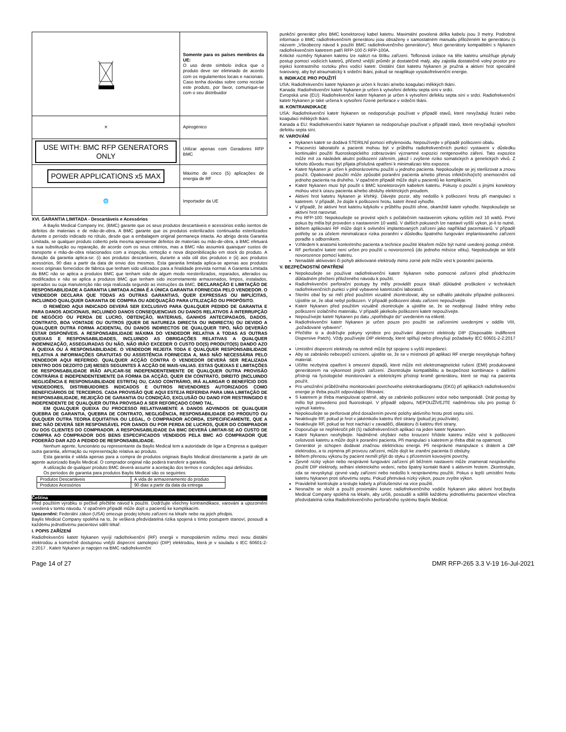| | Somente para os países membros da UE: O uso deste símbolo indica que o produto deve ser eliminado de acordo com os regulamentos locais e nacionais. Caso tenha dúvidas sobre como reciclar este produto, por favor, comunique-se com o seu distribuidor |
| ⨯ | Apirogénico |
| USE WITH: BMC RFP GENERATORS ONLY | Utilizar apenas com Geradores RFP BMC |
| POWER APPLICATIONS x5 MAX | Máximo de cinco (5) aplicações de energia de RF |
| 🌐 | Importador da UE |
XVI. GARANTIA LIMITADA - Descartáveis e Acessórios
A Baylis Medical Company Inc. (BMC) garante que os seus produtos descartáveis e acessórios estão isentos de defeitos de materiais e de mão-de-obra. A BMC garante que os produtos esterilizados continuarão esterilizados durante o período indicado no rótulo, desde que a embalagem original permaneça intacta. Ao abrigo desta Garantia Limitada, se qualquer produto coberto pela mesma apresentar defeitos de materiais ou mão-de-obra, a BMC efetuará a sua substituição ou reparação, de acordo com os seus critérios, mas a BMC não assumirá quaisquer custos de transporte e mão-de-obra relacionados com a inspeção, remoção e nova disponibilização em stock do produto. A duração da garantia aplica-se: (i) aos produtos descartáveis, durante a vida útil dos produtos e (ii) aos produtos acessórios, 90 dias a partir da data de envio dos mesmos. Esta garantia limitada aplica-se apenas aos produtos novos originais fornecidos de fábrica que tenham sido utilizados para a finalidade prevista normal. A Garantia Limitada da BMC não se aplica a produtos BMC que tenham sido de algum modo reesterilizados, reparados, alterados ou modificados e não se aplica a produtos BMC que tenham sido incorretamente armazenados, limpos, instalados, operados ou cuja manutenção não seja realizada segundo as instruções da BMC. DECLARAÇÃO E LIMITAÇÃO DE RESPONSABILIDADE A GARANTIA LIMITADA ACIMA É A ÚNICA GARANTIA FORNECIDA PELO VENDEDOR. O VENDEDOR DECLARA QUE TODAS AS OUTRAS GARANTIAS, QUER EXPRESSAS OU IMPLÍCITAS, INCLUINDO QUALQUER GARANTIA DE COMPRA OU ADEQUAÇÃO PARA UTILIZAÇÃO OU PROPÓSITO.
O REMÉDIO AQUI INDICADO DEVERÁ SER EXCLUSIVO PARA QUALQUER PEDIDO DE GARANTIA E PARA DANOS ADICIONAIS, INCLUINDO DANOS CONSEQUENCIAIS OU DANOS RELATIVOS À INTERRUPÇÃO DE NEGÓCIO OU PERDA DE LUCRO, OBTENÇÃO, MATERIAIS, GANHOS ANTECIPADAOS, DADOS, CONTRATO, BOA VONTADE OU OUTROS (QUER DE NATUREZA DIRECTA OU INDIRECTA) OU DEVIDO A QUALQUER OUTRA FORMA ACIDENTAL OU DANOS INDIRECTOS DE QUALQUER TIPO, NÃO DEVERÃO ESTAR DISPONÍVEIS. A RESPONSABILIDADE MÁXIMA DO VENDEDOR RELATIVA A TODAS AS OUTRAS QUEIXAS E RESPONSABILIDADES, INCLUINDO AS OBRIGAÇÕES RELATIVAS A QUALQUER INDEMNIZAÇÃO, ASSEGURADAS OU NÃO, NÃO IRÃO EXCEDER O CUSTO DO(S) PRODUTO(S) DANDO AZO À QUEIXA OU À RESPONSABILIDADE. O VENDEDOR REJEITA TODA E QUALQUER RESPONSABILIDADE RELATIVA A INFORMAÇÕES GRATUITAS OU ASSISTÊNCIA FORNECIDA A, MAS NÃO NECESSÁRIA PELO VENDEDOR AQUI REFERIDO. QUALQUER ACÇÃO CONTRA O VENDEDOR DEVERÁ SER REALIZADA DENTRO DOS DEZOITO (18) MESES SEGUINTES À ACÇÃO DE MAIS-VALIAS. ESTAS QUEIXAS E LIMITAÇÕES DE RESPONSABILIDADE IRÃO APLICAR-SE INDEPENDENTEMENTE DE QUALQUER OUTRA PROVISÃO CONTRÁRIA E INDEPENDENTEMENTE DA FORMA DA ACÇÃO, QUER EM CONTRATO, DIREITO (INCLUINDO NEGLIGÊNCIA E RESPONSABILIDADE ESTRITA) OU, CASO CONTRÁRIO, IRÁ ALARGAR O BENEFÍCIO DOS VENDEDORES, DISTRIBUIDORES INDICADOS E OUTROS REVENDORES AUTORIZADOS COMO BENEFICIÁRIOS DE TERCEIROS. CADA PROVISÃO QUE AQUI ESTEJA REFERIDA PARA UMA LIMITAÇÃO DE RESPONSABILIDADE, REJEIÇÃO DE GARANTIA OU CONDIÇÃO, EXCLUSÃO OU DANO FOR RESTRINGIDO E INDEPENDENTE DE QUALQUER OUTRA PROVISAO A SER REFORÇADO COMO TAL.
EM QUALQUER QUEIXA OU PROCESSO RELATIVAMENTE A DANOS ADVINDOS DE QUALQUER QUEBRA DE GARANTIA, QUEBRA DE CONTRATO, NEGLIGÊNCIA, RESPONSABILIDADE DO PRODUTO OU QULQUER OUTRA TEORIA EQUITATIVA OU LEGAL, O COMPRADOR ACORDA, ESPECIFICAMENTE, QUE A BMC NÃO DEVERÁ SER RESPONSÁVEL POR DANOS OU POR PERDA DE LUCROS, QUER DO COMPRADOR OU DOS CLIENTES DO COMPRADOR. A RESPONSABILIDADE DA BMC DEVERÁ LIMITAR-SE AO CUSTO DE COMPRA AO COMPRADOR DOS BENS ESPECIFICADOS VENDIDOS PELA BMC AO COMPRADOR QUE PODERÃO DAR AZO A PEDIDO DE RESPONSABILIDADE.
Nenhum agente, funcionário ou representante da Baylis Medical tem a autoridade de ligar a Empresa a qualquer outra garantia, afirmação ou representação relativa ao produto.
Esta garantia é válida apenas para a compra de produtos originais Baylis Medical directamente a partir de um agente autorizado Baylis Medical. O comprador original não poderá transferir a garantia.
A utilização de qualquer produto BMC deverá assumir a aceitação dos termos e condições aqui definidos.
Os períodos de garantia para produtos Baylis Medical são os seguintes:
| Produtos Descartáveis | A vida de armazenamento do produto |
| Produtos Acessórios | 90 dias a partir da data da entrega |
Čeština
Před použitím výrobku si pečlivě přečtěte návod k použití. Dodržujte všechny kontraindikace, varování a upozornění uvedená v tomto návodu. V opačném případě může dojít u pacientů ke komplikacím.
Upozornění: Federální zákon (USA) omezuje prodej tohoto zařízení na lékaře nebo na jejich předpis.
Baylis Medical Company spoléhá na to, že veškerá předvídatelná rizika spojená s tímto postupem stanoví, posoudí a každému jednotlivému pacientovi sdělí lékař.
I. POPIS ZAŘÍZENÍ
Radiofrekvenční katetr Nykanen vyvíjí radiofrekvenční (RF) energii v monopolárním režimu mezi svou distální elektrodou a komerčně dostupnou vnější disperzní samolepicí (DIP) elektrodou, která je v souladu s IEC 60601-2-2:2017 . Katetr Nykanen je napojen na BMC radiofrekvenční
punkční generátor přes BMC konektorový kabel katetru. Maximální povolená délka kabelu jsou 3 metry. Podrobné informace o BMC radiofrekvenčním generátoru jsou obsaženy v samostatném manuálu přiloženém ke generátoru (s názvem „Všeobecný návod k použití BMC radiofrekvenčního generátoru“). Mezi generátory kompatibilní s Nykanen radiofrekvenčním katetrem patří RFP-100 či RFP-100A.
Kritické rozměry Nykanen katetru lze nalézt na štítku zařízení. Teflonová izolace na těle katetru umožňuje plynulý postup pomocí vodících katetrů, přičemž vnější průměr je dostatečně malý, aby zajistila dostatečně volný prostor pro injekci kontrastního roztoku přes vodící katetr. Distální část katetru Nykanen je pružná a aktivní hrot speciálně tvarovaný, aby byl atraumatický k srdeční tkáni, pokud se neaplikuje vysokofrekvenční energie.
II. INDIKACE PRO POUŽITÍ
USA: Radiofrekvenční katetr Nykanen je určen k řezání a/nebo koagulaci měkkých tkání.
Kanada: Radiofrekvenční katetr Nykanen je určen k vytvoření defektu septa síní v srdci.
Evropská unie (EU): Radiofrekvenční katetr Nykanen je určen k vytvoření defektu septa síní v srdci. Radiofrekvenční katetr Nykanen je také určena k vytvoření řízené perforace v srdeční tkáni.
III. KONTRAINDIKACE
USA: Radiofrekvenční katetr Nykanen se nedoporučuje používat v případě stavů, které nevyžadují řezání nebo koagulaci měkkých tkání.
Kanada a EU: Radiofrekvenční katetr Nykanen se nedoporučuje používat v případě stavů, které nevyžadují vytvoření defektu septa síní.
IV. VAROVÁNÍ
Nykanen katetr se dodává STERILNÍ pomocí ethylenoxidu. Nepoužívejte v případě poškození obalu.
Pracovníci laboratoře a pacienti mohou být v průběhu radiofrekvenčních punkcí vystaveni v důsledku kontinuální použití fluoroskopického zobrazování významné expozici rentgenového záření. Tato expozice může mít za následek akutní poškození zářením, jakož i zvýšené riziko somatických a genetických vlivů. Z tohoto důvodu musí být přijata příslušná opatření k minimalizaci této expozice.
Katetr Nykanen je určen k jednorázovému použití u jednoho pacienta. Nepokoušejte se jej sterilizovat a znovu použít. Opakované použití může způsobit poranění pacienta a/nebo přenos infekčního(ích) onemocnění od jednoho pacienta na druhého. V opačném případě může dojít u pacientů ke komplikacím.
Katetr Nykanen musí být použit s BMC konektorovým kabelem katetru. Pokusy o použití s jinými konektory mohou vést k úrazu pacienta a/nebo obsluhy elektrických proudem.
Aktivní hrot katetru Nykanen je křehký. Dávejte pozor, aby nedošlo k poškození hrotu při manipulaci s katetrem. V případě, že dojde k poškození hrotu, katetr ihned vyhoďte.
V případě, že aktivní hrot katetru kdykoliv v průběhu použití ohne, okamžitě katetr vyhoďte. Nepokoušejte se aktivní hrot narovnat.
Pro RFP-100: Nepokoušejte se provést vpich s počátečním nastavením výkonu vyšším než 10 wattů. První pokus by měla být proveden s nastavením 10 wattů. V dalších pokusech lze nastavit vyšší výkon, je-li to nutné.
Během aplikování RF může dojít k ovlivnění implantovaných zařízení jako například pacemakerů. V případě potřeby se za účelem minimalizace rizika poranění v důsledku špatného fungování implantovaného zařízení poraďte s odborníkem.
Vzhledem k anatomii konkrétního pacienta a technice použité lékařem může být nutné uvedený postup změnit.
RF perforační katetr není určen pro použití u novorozenců (do jednoho měsíce věku). Nepokoušejte se léčit novorozence pomocí katetru.
Nenadálé aktivování či pohyb aktivované elektrody mimo zorné pole může vést k poranění pacienta.
V. BEZPEČNOSTNÍ OPATŘENÍ
Nepokoušejte se používat radiofrekvenční katetr Nykanen nebo pomocné zařízení před předchozím důkladném přečtení přiloženého návodu k použití.
Radiofrekvenční perforační postupy by měly provádět pouze lékaři důkladně proškolení v technikách radiofrekvenčních punkcí v plně vybavené katetrizační laboratoři.
Sterilní obal by se měl před použitím vizuálně zkontrolovat, aby se odhalilo jakékoliv případné poškození. Ujistěte se, že obal nebyl poškozen. V případě poškození obalu zařízení nepoužívejte.
Katetr Nykanen před použitím vizuálně zkontrolujte a ujistěte se, že se neobjevují žádné trhliny nebo poškození izolačního materiálu. V případě jakékoliv poškození katetr nepoužívejte.
Nepoužívejte katetr Nykanen po datu „spotřebujte do“ uvedeném na etiketě.
Radiofrekvenční katetr Nykanen je určen pouze pro použití se zařízeními uvedenými v oddíle VIII, „požadované vybavení“.
Přečtěte si a dodržujte pokyny výrobce pro používání disperzní elektrody DIP (Disposable Indifferent Dispersive Patch). Vždy používejte DIP elektrody, které splňují nebo převyšují požadavky IEC 60601-2-2:2017 .
Umístění disperzní elektrody na stehně může být spojeno s vyšší impedancí.
Aby se zabránilo nebezpečí vznícení, ujistěte se, že se v místnosti při aplikaci RF energie nevyskytuje hořlavý materiál.
Učiňte nezbytná opatření k omezení dopadů, které může mít elektromagnetické rušení (EMI) produkované generátorem na výkonnost jiných zařízení. Zkontrolujte kompatibilitu a bezpečnost kombinace s dalšími přístroji na fyziologické monitorování a elektrickými přístroji kromě generátoru, které se mají na pacienta použít.
Pro umožnění průběžného monitorování povrchového elektrokardiogramu (EKG) při aplikacích radiofrekvenční energie je třeba použít odpovídající filtrování.
S katetrem je třeba manipulovat opatrně, aby se zabránilo poškození srdce nebo tamponádě. Drát postup by mělo být provedeno pod fluoroskopií. V případě odporu, NEPOUŽÍVEJTE nadměrnou sílu pro postup či vyjmutí katetru.
Nepokoušejte se perforovat před dosažením pevné polohy aktivního hrotu proti septu síní.
Neaktivujte RF, pokud je hrot v jakémkoliv katetru třetí strany (pokud jej používáte).
Neaktivujte RF, pokud se hrot nachází v zavaděči, dilatátoru či katétru třetí strany.
Doporučuje se nepřekročit pět (5) radiofrekvenčních aplikací na jeden katetr Nykanen.
Katetr Nykanen neohýbejte. Nadměrné ohýbání nebo kroucení hřídele katetru může vést k poškození celistvosti katetru a může dojít k poranění pacienta. Při manipulaci s katetrem je třeba dbát na opatrnost.
Generátor je schopen dodávat značnou elektrickou energii. Při nesprávné manipulace s drátem a DIP elektrodou, a to zejména při provozu zařízení, může dojít ke zranění pacienta či obsluhy.
Během přenosu výkonu by pacient neměl přijít do styku s přízemním kovovými povrchy.
Zjevně nízký výkon nebo nesprávné fungování zařízení při běžném nastavení může znamenat nesprávného použití DIP elektrody, selhání elektrického vedení, nebo špatný kontakt tkáně s aktivním hrotem. Zkontrolujte, zda se nevyskytují zjevné vady zařízení nebo nedošlo k nesprávnému použití. Pokus o lepší umístění hrotu katetru Nykanen proti siňovému septu. Pokud přetrvává nízký výkon, pouze zvyšte výkon.
Pravidelně kontrolujte a testujte kabely a příslušenství na více použití.
Nesnažte se vložit a použít proximální konec radiofrekvenčního vodiče Nykanen jako aktivní hrot.Baylis Medical Company spoléhá na lékaře, aby určili, posoudili a sdělili každému jednotlivému pacientovi všechna předvídatelná rizika Radiofrekvenčního perforačního systému Baylis Medical.
Page 14 of 27 DMR RFP-265 3.3 V-19 16-Jul-2021